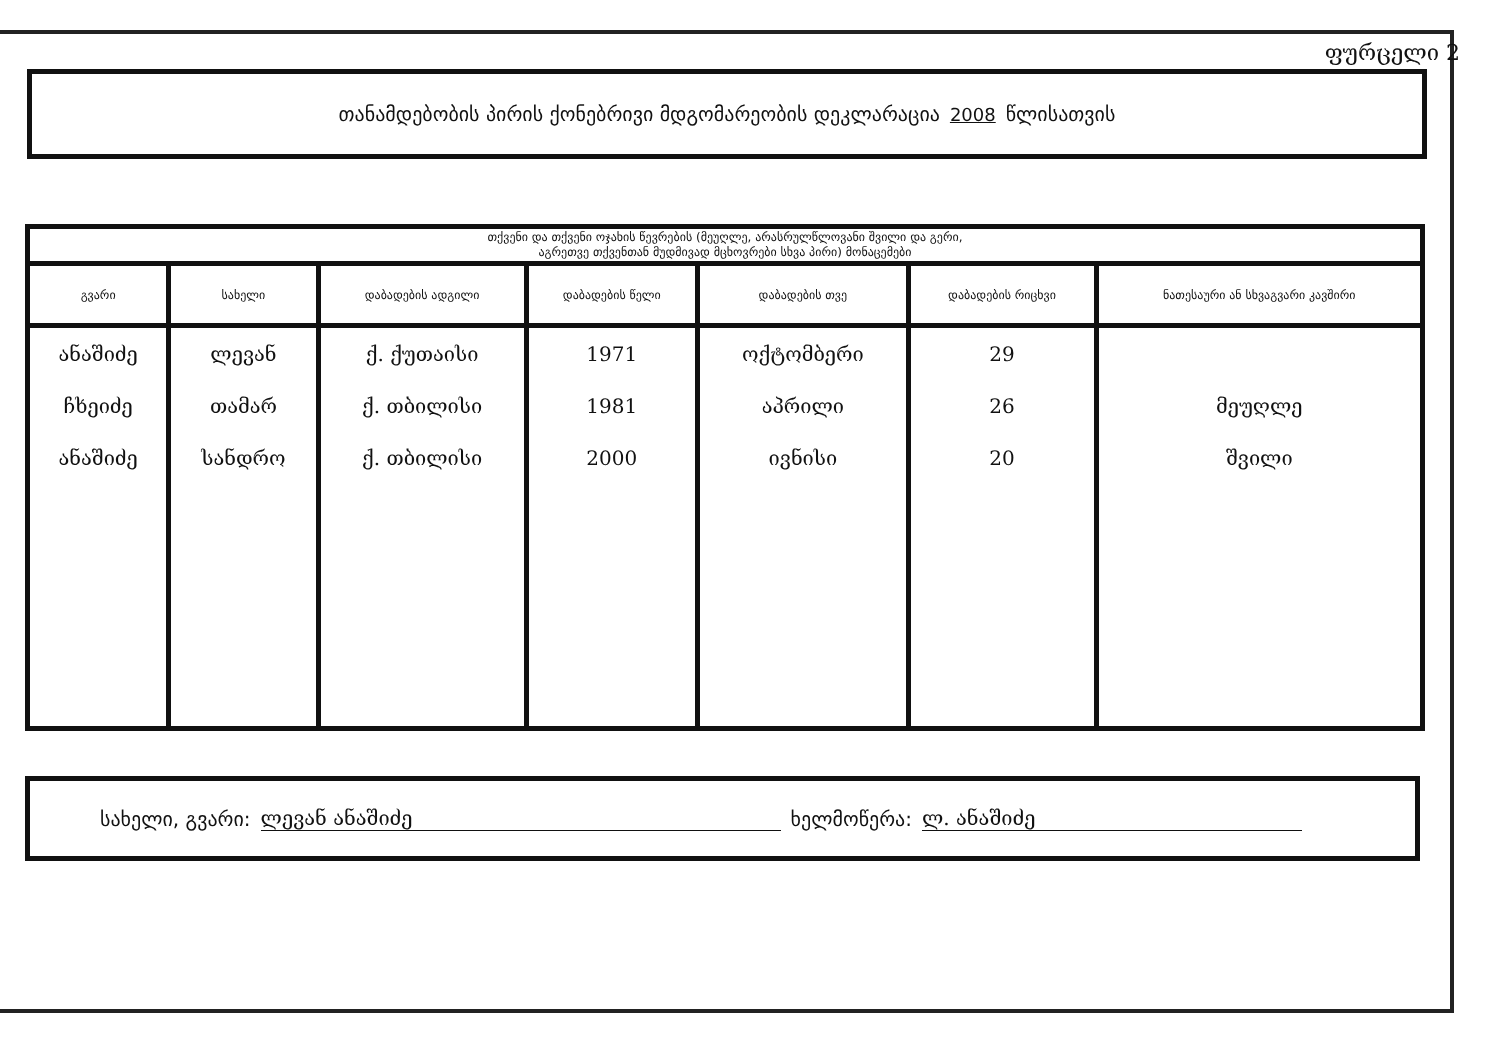ფურცელი 2
თანამდებობის პირის ქონებრივი მდგომარეობის დეკლარაცია 2008 წლისათვის
| თქვენი და თქვენი ოჯახის წევრების (მეუღლე, არასრულწლოვანი შვილი და გერი, აგრეთვე თქვენთან მუდმივად მცხოვრები სხვა პირი) მონაცემები | | | | | | |
| --- | --- | --- | --- | --- | --- | --- |
| გვარი | სახელი | დაბადების ადგილი | დაბადების წელი | დაბადების თვე | დაბადების რიცხვი | ნათესაური ან სხვაგვარი კავშირი |
| ანაშიძე | ლევან | ქ. ქუთაისი | 1971 | ოქტომბერი | 29 | |
| ჩხეიძე | თამარ | ქ. თბილისი | 1981 | აპრილი | 26 | მეუღლე |
| ანაშიძე | სანდრო | ქ. თბილისი | 2000 | ივნისი | 20 | შვილი |
სახელი, გვარი: ლევან ანაშიძე ხელმოწერა: ლ. ანაშიძე